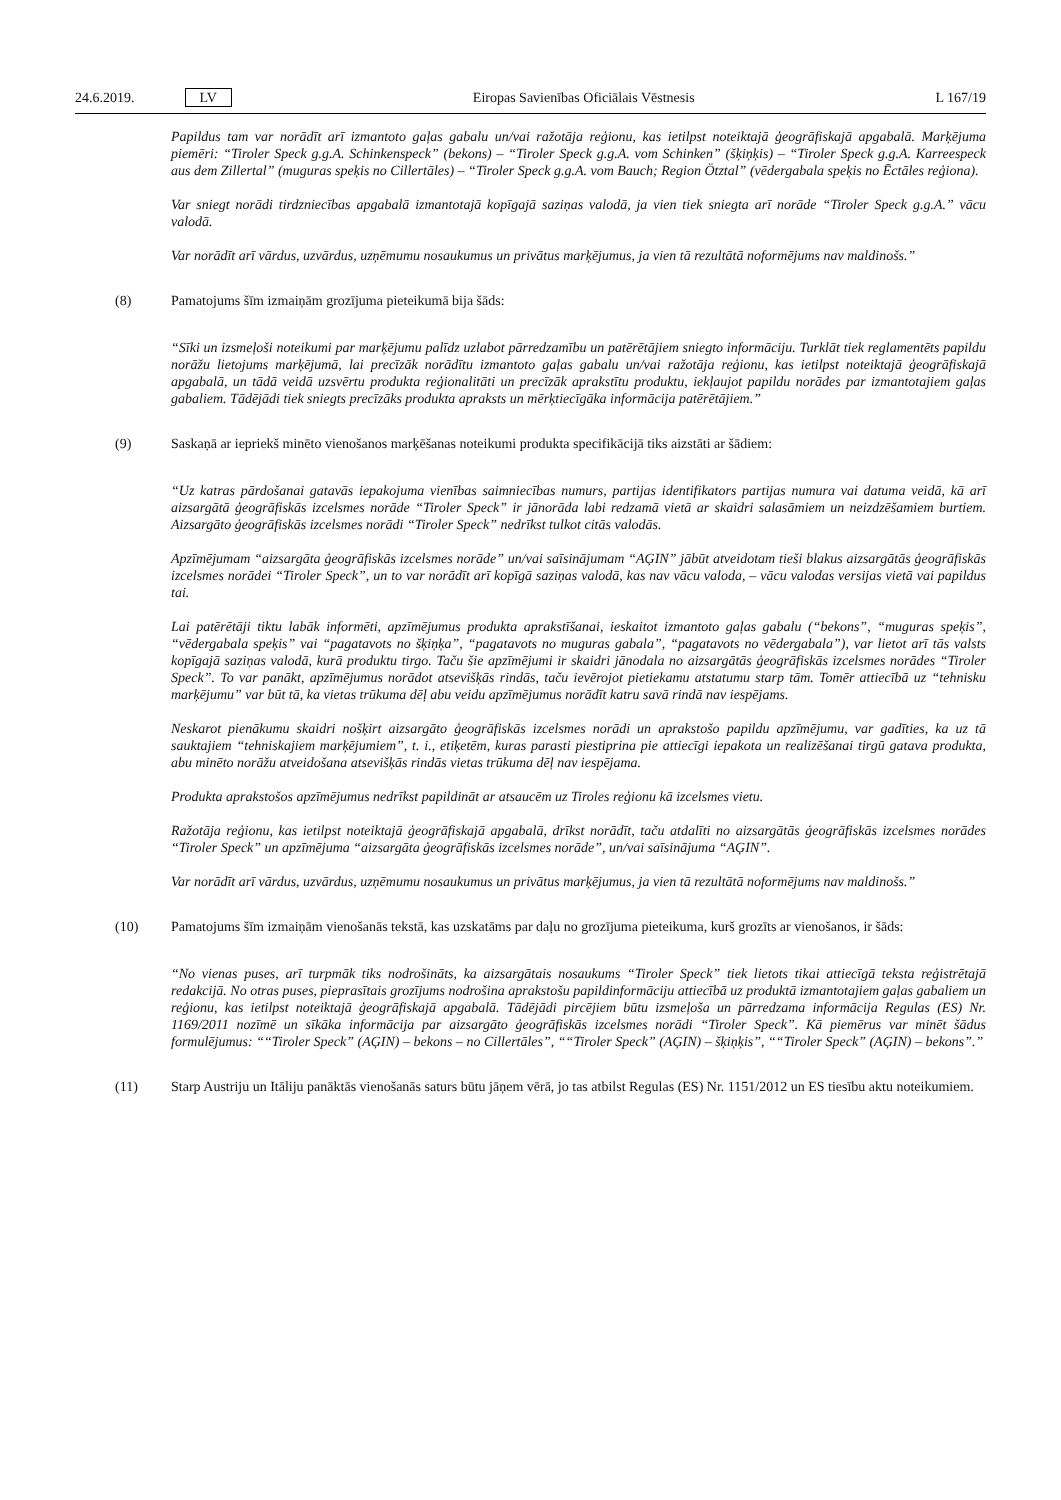24.6.2019. LV Eiropas Savienības Oficiālais Vēstnesis L 167/19
Papildus tam var norādīt arī izmantoto gaļas gabalu un/vai ražotāja reģionu, kas ietilpst noteiktajā ģeogrāfiskajā apgabalā. Marķējuma piemēri: “Tiroler Speck g.g.A. Schinkenspeck” (bekons) – “Tiroler Speck g.g.A. vom Schinken” (šķiņķis) – “Tiroler Speck g.g.A. Karreespeck aus dem Zillertal” (muguras speķis no Cillertāles) – “Tiroler Speck g.g.A. vom Bauch; Region Ötztal” (vēdergabala speķis no Ēctāles reģiona).
Var sniegt norādi tirdzniecības apgabalā izmantotajā kopīgajā saziņas valodā, ja vien tiek sniegta arī norāde “Tiroler Speck g.g.A.” vācu valodā.
Var norādīt arī vārdus, uzvārdus, uzņēmumu nosaukumus un privātus marķējumus, ja vien tā rezultātā noformējums nav maldinošs.”
(8) Pamatojums šīm izmaiņām grozījuma pieteikumā bija šāds:
“Sīki un izsmeļoši noteikumi par marķējumu palīdz uzlabot pārredzamību un patērētājiem sniegto informāciju. Turklāt tiek reglamentēts papildu norāžu lietojums marķējumā, lai precīzāk norādītu izmantoto gaļas gabalu un/vai ražotāja reģionu, kas ietilpst noteiktajā ģeogrāfiskajā apgabalā, un tādā veidā uzsvērtu produkta reģionalitāti un precīzāk aprakstītu produktu, iekļaujot papildu norādes par izmantotajiem gaļas gabaliem. Tādējādi tiek sniegts precīzāks produkta apraksts un mērķtie­cīgāka informācija patērētājiem.”
(9) Saskaņā ar iepriekš minēto vienošanos marķēšanas noteikumi produkta specifikācijā tiks aizstāti ar šādiem:
“Uz katras pārdošanai gatavās iepakojuma vienības saimniecības numurs, partijas identifikators partijas numura vai datuma veidā, kā arī aizsargātā ģeogrāfiskās izcelsmes norāde “Tiroler Speck” ir jānorāda labi redzamā vietā ar skaidri salasāmiem un neizdzēšamiem burtiem. Aizsargāto ģeogrāfiskās izcelsmes norādi “Tiroler Speck” nedrīkst tulkot citās valodās.
Apzīmējumam “aizsargāta ģeogrāfiskās izcelsmes norāde” un/vai saīsinājumam “AĢIN” jābūt atveidotam tieši blakus aizsargātās ģeogrāfiskās izcelsmes norādei “Tiroler Speck”, un to var norādīt arī kopīgā saziņas valodā, kas nav vācu valoda, – vācu valodas versijas vietā vai papildus tai.
Lai patērētāji tiktu labāk informēti, apzīmējumus produkta aprakstīšanai, ieskaitot izmantoto gaļas gabalu (“bekons”, “muguras speķis”, “vēdergabala speķis” vai “pagatavots no šķiņķa”, “pagatavots no muguras gabala”, “pagatavots no vēdergabala”), var lietot arī tās valsts kopīgajā saziņas valodā, kurā produktu tirgo. Taču šie apzīmējumi ir skaidri jānodala no aizsargātās ģeogrāfiskās izcelsmes norādes “Tiroler Speck”. To var panākt, apzīmējumus norādot atsevišķās rindās, taču ievērojot pietiekamu atstatumu starp tām. Tomēr attiecībā uz “tehnisku marķējumu” var būt tā, ka vietas trūkuma dēļ abu veidu apzīmējumus norādīt katru savā rindā nav iespējams.
Neskarot pienākumu skaidri nošķirt aizsargāto ģeogrāfiskās izcelsmes norādi un aprakstošo papildu apzīmējumu, var gadīties, ka uz tā sauktajiem “tehniskajiem marķējumiem”, t. i., etiķetēm, kuras parasti piestiprina pie attiecīgi iepakota un realizēšanai tirgū gatava produkta, abu minēto norāžu atveidošana atsevišķās rindās vietas trūkuma dēļ nav iespējama.
Produkta aprakstošos apzīmējumus nedrīkst papildināt ar atsaucēm uz Tiroles reģionu kā izcelsmes vietu.
Ražotāja reģionu, kas ietilpst noteiktajā ģeogrāfiskajā apgabalā, drīkst norādīt, taču atdalīti no aizsargātās ģeogrāfiskās izcelsmes norādes “Tiroler Speck” un apzīmējuma “aizsargāta ģeogrāfiskās izcelsmes norāde”, un/vai saīsinājuma “AĢIN”.
Var norādīt arī vārdus, uzvārdus, uzņēmumu nosaukumus un privātus marķējumus, ja vien tā rezultātā noformējums nav maldinošs.”
(10) Pamatojums šīm izmaiņām vienošanās tekstā, kas uzskatāms par daļu no grozījuma pieteikuma, kurš grozīts ar vienošanos, ir šāds:
“No vienas puses, arī turpmāk tiks nodrošināts, ka aizsargātais nosaukums “Tiroler Speck” tiek lietots tikai attiecīgā teksta reģistrētajā redakcijā. No otras puses, pieprasītais grozījums nodrošina aprakstošu papildinformāciju attiecībā uz produktā izmantotajiem gaļas gabaliem un reģionu, kas ietilpst noteiktajā ģeogrāfiskajā apgabalā. Tādējādi pircējiem būtu izsmeļoša un pārredzama informācija Regulas (ES) Nr. 1169/2011 nozīmē un sīkāka informācija par aizsargāto ģeogrāfiskās izcelsmes norādi “Tiroler Speck”. Kā piemērus var minēt šādus formulējumus: ““Tiroler Speck” (AĢIN) – bekons – no Cillertāles”, ““Tiroler Speck” (AĢIN) – šķiņķis”, ““Tiroler Speck” (AĢIN) – bekons”.”
(11) Starp Austriju un Itāliju panāktās vienošanās saturs būtu jāņem vērā, jo tas atbilst Regulas (ES) Nr. 1151/2012 un ES tiesību aktu noteikumiem.